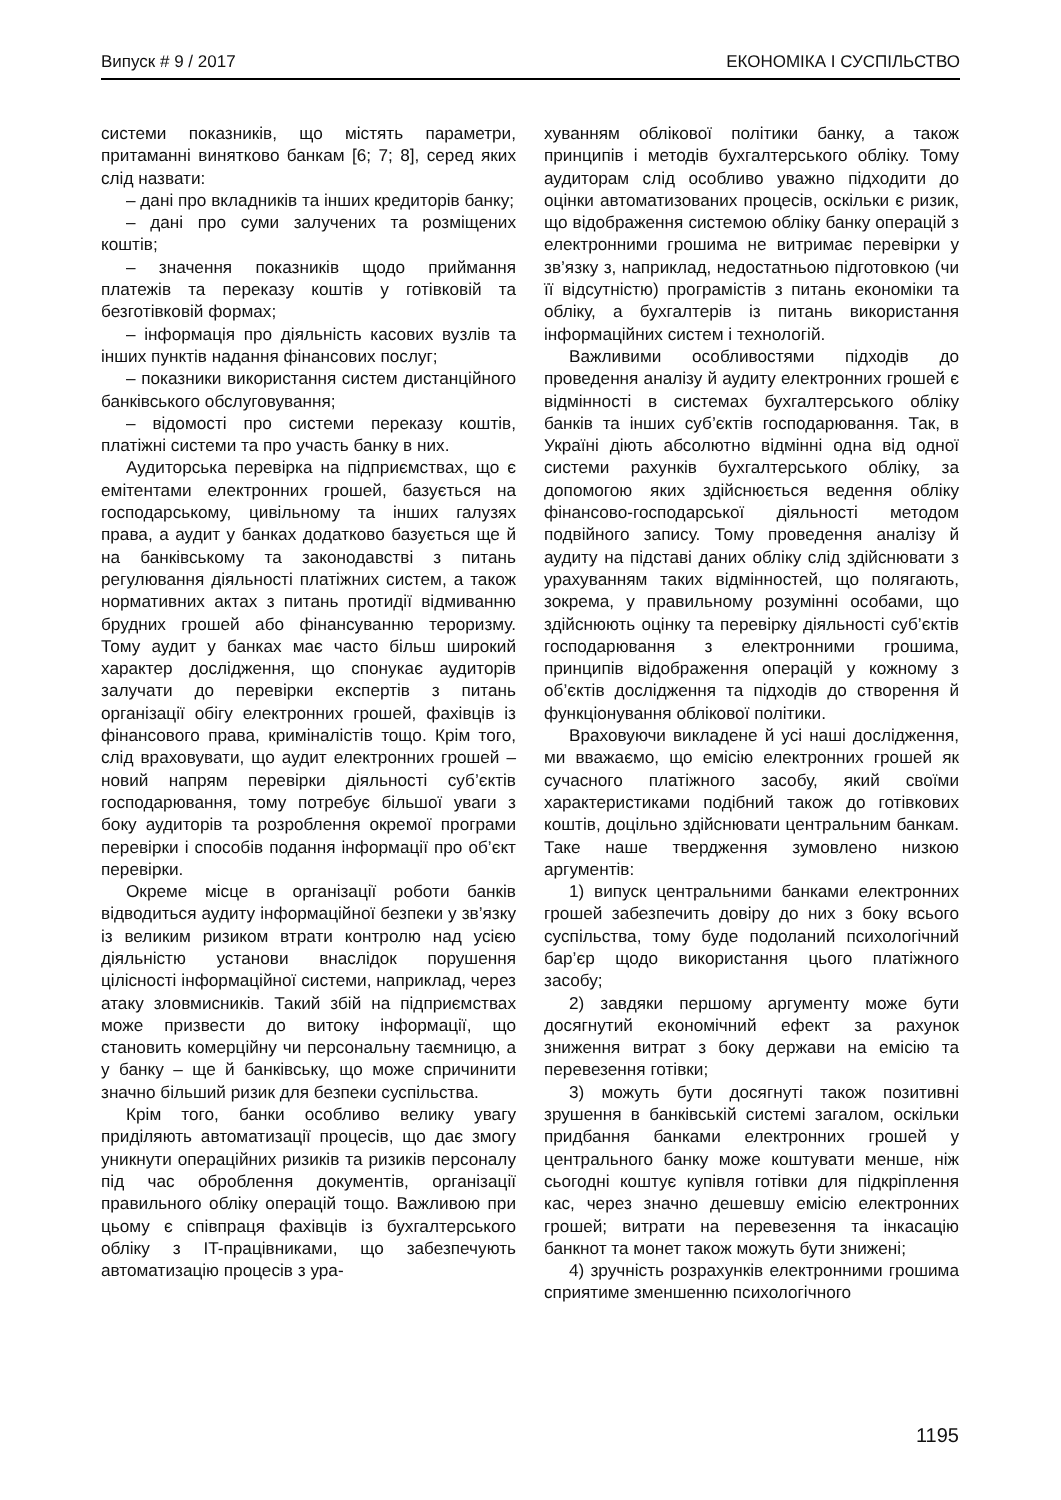Випуск # 9 / 2017 ЕКОНОМІКА І СУСПІЛЬСТВО
системи показників, що містять параметри, притаманні винятково банкам [6; 7; 8], серед яких слід назвати:
– дані про вкладників та інших кредиторів банку;
– дані про суми залучених та розміщених коштів;
– значення показників щодо приймання платежів та переказу коштів у готівковій та безготівковій формах;
– інформація про діяльність касових вузлів та інших пунктів надання фінансових послуг;
– показники використання систем дистанційного банківського обслуговування;
– відомості про системи переказу коштів, платіжні системи та про участь банку в них.
Аудиторська перевірка на підприємствах, що є емітентами електронних грошей, базується на господарському, цивільному та інших галузях права, а аудит у банках додатково базується ще й на банківському та законодавстві з питань регулювання діяльності платіжних систем, а також нормативних актах з питань протидії відмиванню брудних грошей або фінансуванню тероризму. Тому аудит у банках має часто більш широкий характер дослідження, що спонукає аудиторів залучати до перевірки експертів з питань організації обігу електронних грошей, фахівців із фінансового права, криміналістів тощо. Крім того, слід враховувати, що аудит електронних грошей – новий напрям перевірки діяльності суб’єктів господарювання, тому потребує більшої уваги з боку аудиторів та розроблення окремої програми перевірки і способів подання інформації про об’єкт перевірки.
Окреме місце в організації роботи банків відводиться аудиту інформаційної безпеки у зв’язку із великим ризиком втрати контролю над усією діяльністю установи внаслідок порушення цілісності інформаційної системи, наприклад, через атаку зловмисників. Такий збій на підприємствах може призвести до витоку інформації, що становить комерційну чи персональну таємницю, а у банку – ще й банківську, що може спричинити значно більший ризик для безпеки суспільства.
Крім того, банки особливо велику увагу приділяють автоматизації процесів, що дає змогу уникнути операційних ризиків та ризиків персоналу під час оброблення документів, організації правильного обліку операцій тощо. Важливою при цьому є співпраця фахівців із бухгалтерського обліку з IT-працівниками, що забезпечують автоматизацію процесів з ура-
хуванням облікової політики банку, а також принципів і методів бухгалтерського обліку. Тому аудиторам слід особливо уважно підходити до оцінки автоматизованих процесів, оскільки є ризик, що відображення системою обліку банку операцій з електронними грошима не витримає перевірки у зв’язку з, наприклад, недостатньою підготовкою (чи її відсутністю) програмістів з питань економіки та обліку, а бухгалтерів із питань використання інформаційних систем і технологій.
Важливими особливостями підходів до проведення аналізу й аудиту електронних грошей є відмінності в системах бухгалтерського обліку банків та інших суб’єктів господарювання. Так, в Україні діють абсолютно відмінні одна від одної системи рахунків бухгалтерського обліку, за допомогою яких здійснюється ведення обліку фінансово-господарської діяльності методом подвійного запису. Тому проведення аналізу й аудиту на підставі даних обліку слід здійснювати з урахуванням таких відмінностей, що полягають, зокрема, у правильному розумінні особами, що здійснюють оцінку та перевірку діяльності суб’єктів господарювання з електронними грошима, принципів відображення операцій у кожному з об’єктів дослідження та підходів до створення й функціонування облікової політики.
Враховуючи викладене й усі наші дослідження, ми вважаємо, що емісію електронних грошей як сучасного платіжного засобу, який своїми характеристиками подібний також до готівкових коштів, доцільно здійснювати центральним банкам. Таке наше твердження зумовлено низкою аргументів:
1) випуск центральними банками електронних грошей забезпечить довіру до них з боку всього суспільства, тому буде подоланий психологічний бар’єр щодо використання цього платіжного засобу;
2) завдяки першому аргументу може бути досягнутий економічний ефект за рахунок зниження витрат з боку держави на емісію та перевезення готівки;
3) можуть бути досягнуті також позитивні зрушення в банківській системі загалом, оскільки придбання банками електронних грошей у центрального банку може коштувати менше, ніж сьогодні коштує купівля готівки для підкріплення кас, через значно дешевшу емісію електронних грошей; витрати на перевезення та інкасацію банкнот та монет також можуть бути знижені;
4) зручність розрахунків електронними грошима сприятиме зменшенню психологічного
1195